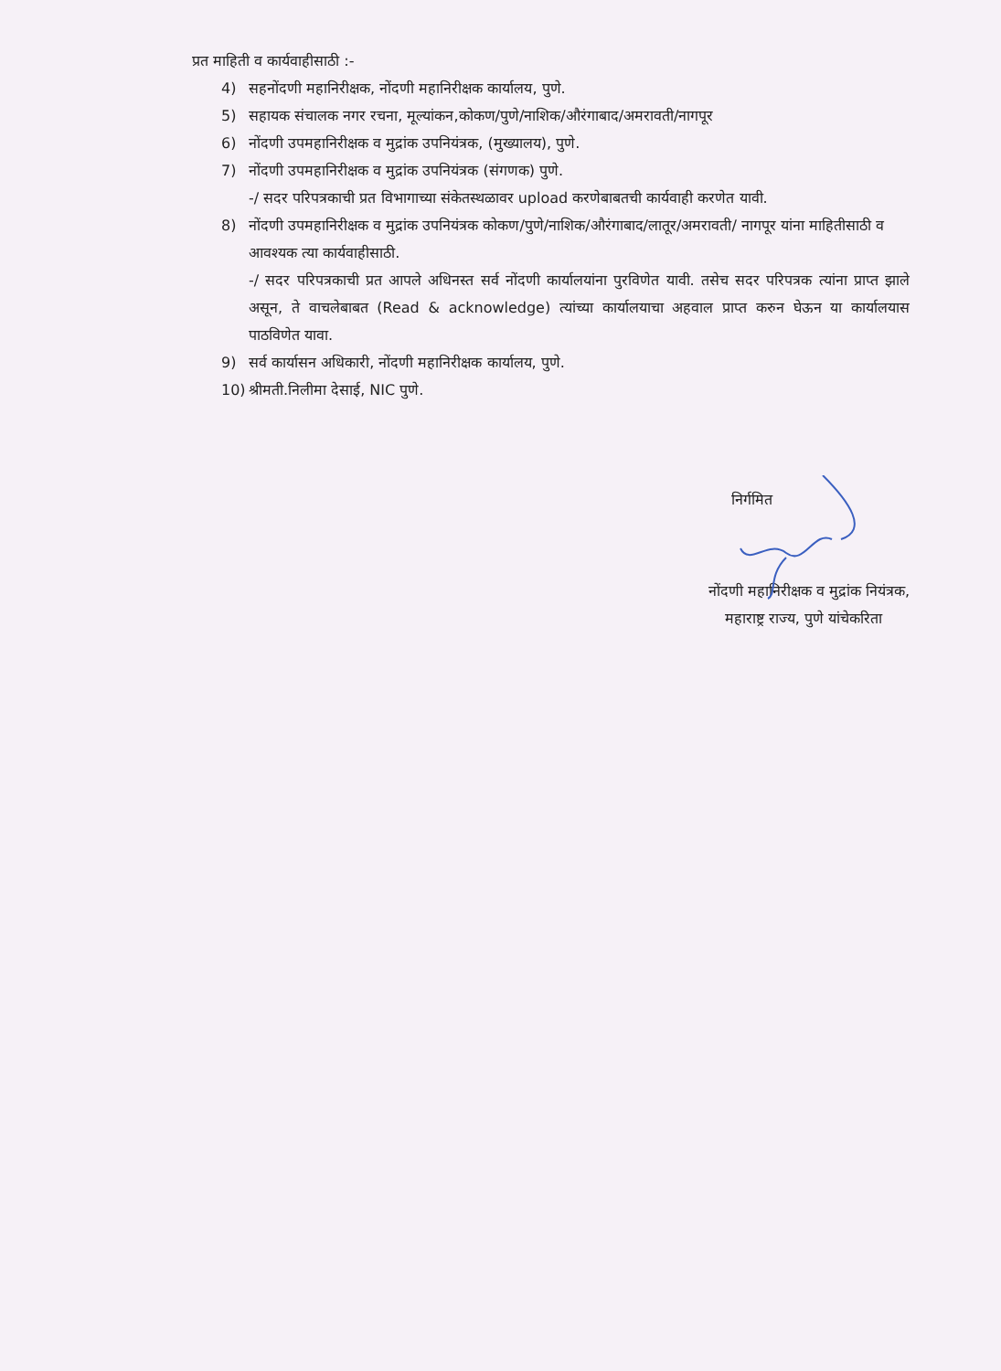प्रत माहिती व कार्यवाहीसाठी :-
4) सहनोंदणी महानिरीक्षक, नोंदणी महानिरीक्षक कार्यालय, पुणे.
5) सहायक संचालक नगर रचना, मूल्यांकन,कोकण/पुणे/नाशिक/औरंगाबाद/अमरावती/नागपूर
6) नोंदणी उपमहानिरीक्षक व मुद्रांक उपनियंत्रक, (मुख्यालय), पुणे.
7) नोंदणी उपमहानिरीक्षक व मुद्रांक उपनियंत्रक (संगणक) पुणे.
-/ सदर परिपत्रकाची प्रत विभागाच्या संकेतस्थळावर upload करणेबाबतची कार्यवाही करणेत यावी.
8) नोंदणी उपमहानिरीक्षक व मुद्रांक उपनियंत्रक कोकण/पुणे/नाशिक/औरंगाबाद/लातूर/अमरावती/ नागपूर यांना माहितीसाठी व आवश्यक त्या कार्यवाहीसाठी.
-/ सदर परिपत्रकाची प्रत आपले अधिनस्त सर्व नोंदणी कार्यालयांना पुरविणेत यावी. तसेच सदर परिपत्रक त्यांना प्राप्त झाले असून, ते वाचलेबाबत (Read & acknowledge) त्यांच्या कार्यालयाचा अहवाल प्राप्त करुन घेऊन या कार्यालयास पाठविणेत यावा.
9) सर्व कार्यासन अधिकारी, नोंदणी महानिरीक्षक कार्यालय, पुणे.
10) श्रीमती.निलीमा देसाई, NIC पुणे.
निर्गमित
नोंदणी महानिरीक्षक व मुद्रांक नियंत्रक,
महाराष्ट्र राज्य, पुणे यांचेकरिता